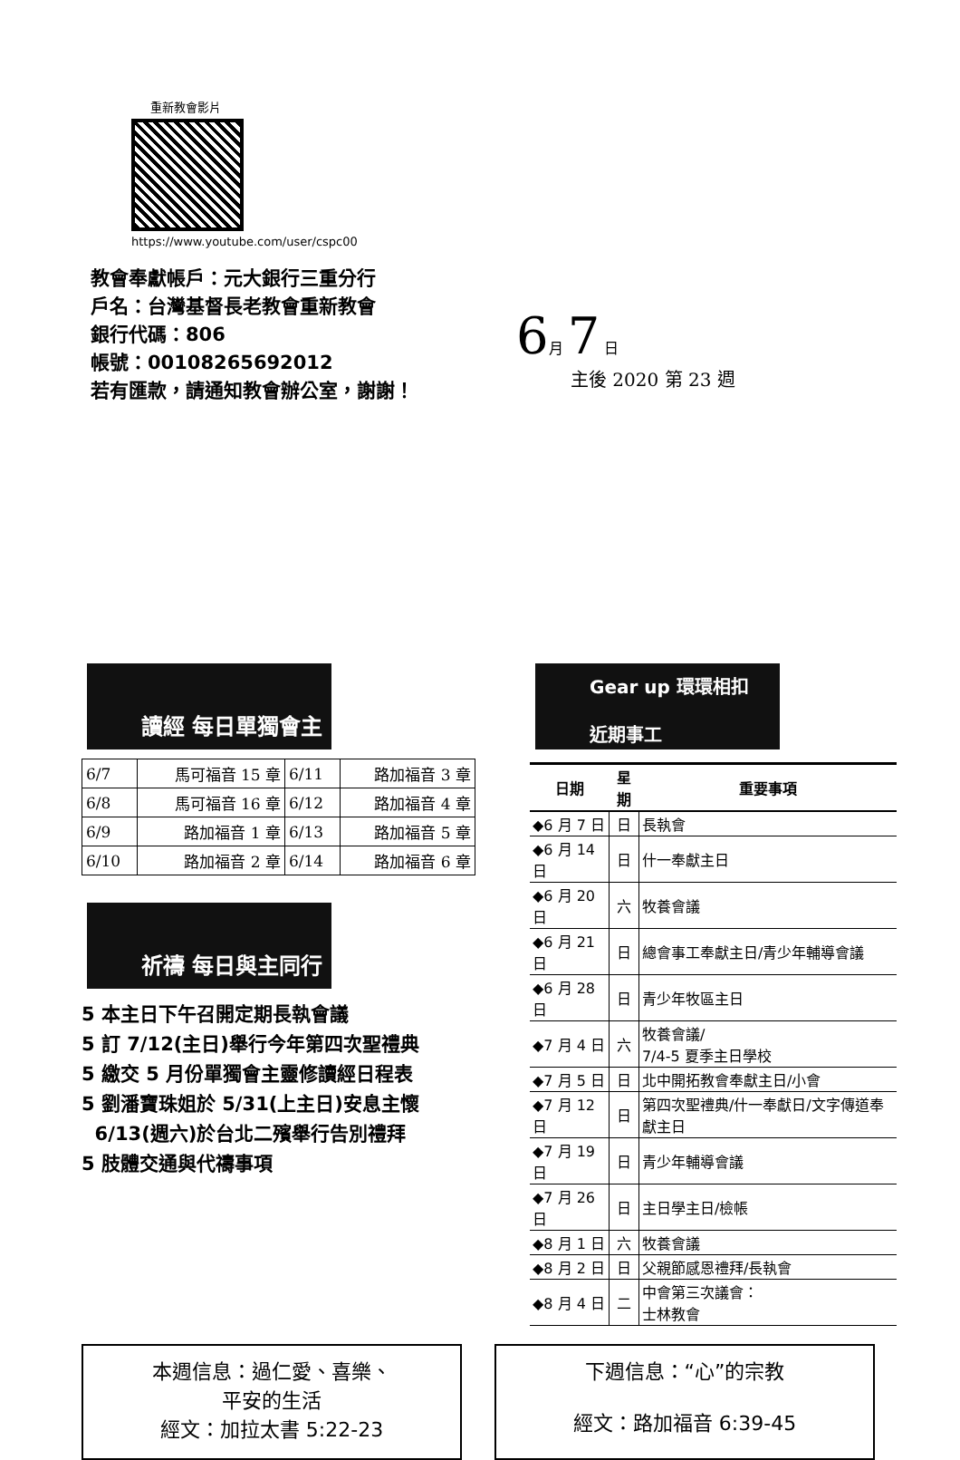重新教會影片
https://www.youtube.com/user/cspc00
教會奉獻帳戶：元大銀行三重分行
戶名：台灣基督長老教會重新教會
銀行代碼：806
帳號：00108265692012
若有匯款，請通知教會辦公室，謝謝！
6月 7 日
主後 2020 第 23 週
讀經 每日單獨會主
| 6/7 | 馬可福音 15 章 | 6/11 | 路加福音 3 章 |
| 6/8 | 馬可福音 16 章 | 6/12 | 路加福音 4 章 |
| 6/9 | 路加福音 1 章 | 6/13 | 路加福音 5 章 |
| 6/10 | 路加福音 2 章 | 6/14 | 路加福音 6 章 |
祈禱 每日與主同行
5 本主日下午召開定期長執會議
5 訂 7/12(主日)舉行今年第四次聖禮典
5 繳交 5 月份單獨會主靈修讀經日程表
5 劉潘寶珠姐於 5/31(上主日)安息主懷
6/13(週六)於台北二殯舉行告別禮拜
5 肢體交通與代禱事項
Gear up 環環相扣
近期事工
| 日期 | 星期 | 重要事項 |
| --- | --- | --- |
| ◆6 月 7 日 | 日 | 長執會 |
| ◆6 月 14 日 | 日 | 什一奉獻主日 |
| ◆6 月 20 日 | 六 | 牧養會議 |
| ◆6 月 21 日 | 日 | 總會事工奉獻主日/青少年輔導會議 |
| ◆6 月 28 日 | 日 | 青少年牧區主日 |
| ◆7 月 4 日 | 六 | 牧養會議/ 7/4-5 夏季主日學校 |
| ◆7 月 5 日 | 日 | 北中開拓教會奉獻主日/小會 |
| ◆7 月 12 日 | 日 | 第四次聖禮典/什一奉獻日/文字傳道奉獻主日 |
| ◆7 月 19 日 | 日 | 青少年輔導會議 |
| ◆7 月 26 日 | 日 | 主日學主日/檢帳 |
| ◆8 月 1 日 | 六 | 牧養會議 |
| ◆8 月 2 日 | 日 | 父親節感恩禮拜/長執會 |
| ◆8 月 4 日 | 二 | 中會第三次議會： 士林教會 |
本週信息：過仁愛、喜樂、
平安的生活
經文：加拉太書 5:22-23
下週信息：“心”的宗教
經文：路加福音 6:39-45